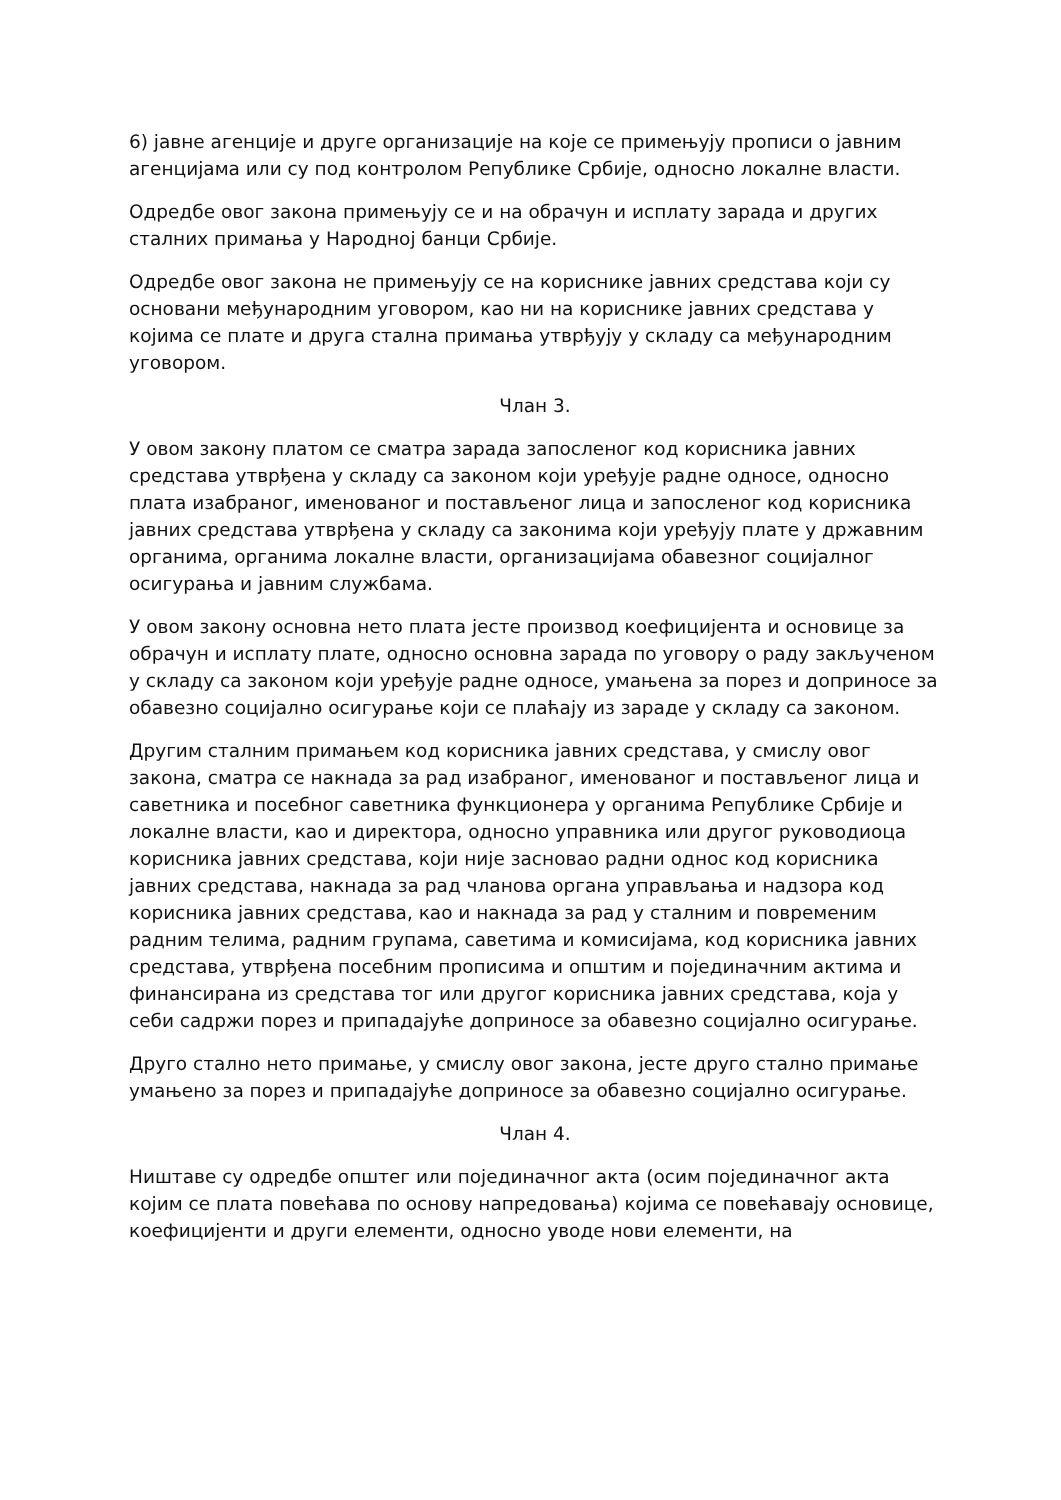6) јавне агенције и друге организације на које се примењују прописи о јавним агенцијама или су под контролом Републике Србије, односно локалне власти.
Одредбе овог закона примењују се и на обрачун и исплату зарада и других сталних примања у Народној банци Србије.
Одредбе овог закона не примењују се на кориснике јавних средстава који су основани међународним уговором, као ни на кориснике јавних средстава у којима се плате и друга стална примања утврђују у складу са међународним уговором.
Члан 3.
У овом закону платом се сматра зарада запосленог код корисника јавних средстава утврђена у складу са законом који уређује радне односе, односно плата изабраног, именованог и постављеног лица и запосленог код корисника јавних средстава утврђена у складу са законима који уређују плате у државним органима, органима локалне власти, организацијама обавезног социјалног осигурања и јавним службама.
У овом закону основна нето плата јесте производ коефицијента и основице за обрачун и исплату плате, односно основна зарада по уговору о раду закљученом у складу са законом који уређује радне односе, умањена за порез и доприносе за обавезно социјално осигурање који се плаћају из зараде у складу са законом.
Другим сталним примањем код корисника јавних средстава, у смислу овог закона, сматра се накнада за рад изабраног, именованог и постављеног лица и саветника и посебног саветника функционера у органима Републике Србије и локалне власти, као и директора, односно управника или другог руководиоца корисника јавних средстава, који није засновао радни однос код корисника јавних средстава, накнада за рад чланова органа управљања и надзора код корисника јавних средстава, као и накнада за рад у сталним и повременим радним телима, радним групама, саветима и комисијама, код корисника јавних средстава, утврђена посебним прописима и општим и појединачним актима и финансирана из средстава тог или другог корисника јавних средстава, која у себи садржи порез и припадајуће доприносе за обавезно социјално осигурање.
Друго стално нето примање, у смислу овог закона, јесте друго стално примање умањено за порез и припадајуће доприносе за обавезно социјално осигурање.
Члан 4.
Ништаве су одредбе општег или појединачног акта (осим појединачног акта којим се плата повећава по основу напредовања) којима се повећавају основице, коефицијенти и други елементи, односно уводе нови елементи, на